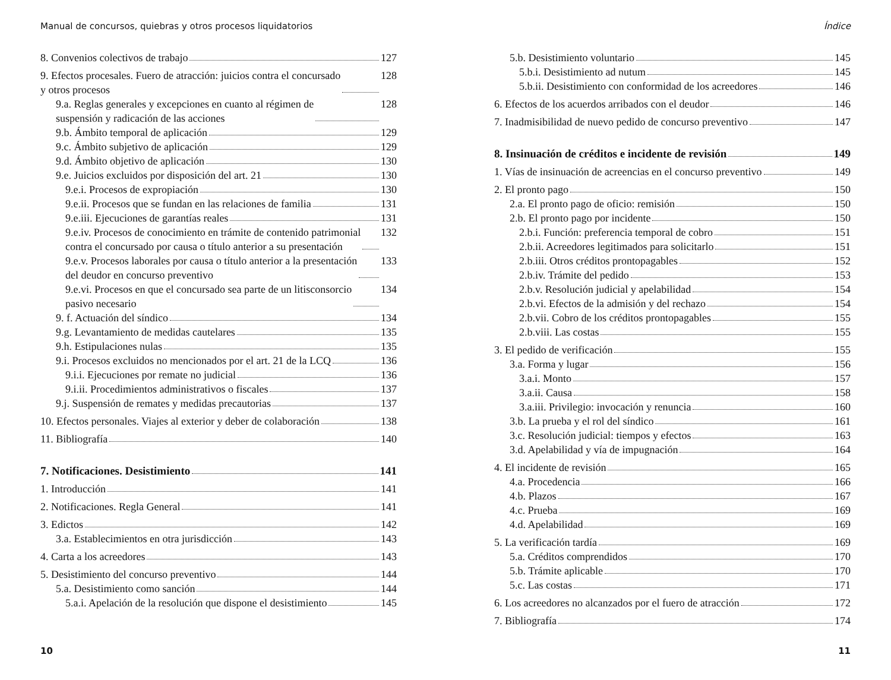Manual de concursos, quiebras y otros procesos liquidatorios
8. Convenios colectivos de trabajo 127
9. Efectos procesales. Fuero de atracción: juicios contra el concursado
y otros procesos 128
9.a. Reglas generales y excepciones en cuanto al régimen de
suspensión y radicación de las acciones 128
9.b. Ámbito temporal de aplicación 129
9.c. Ámbito subjetivo de aplicación 129
9.d. Ámbito objetivo de aplicación 130
9.e. Juicios excluidos por disposición del art. 21 130
9.e.i. Procesos de expropiación 130
9.e.ii. Procesos que se fundan en las relaciones de familia 131
9.e.iii. Ejecuciones de garantías reales 131
9.e.iv. Procesos de conocimiento en trámite de contenido patrimonial
contra el concursado por causa o título anterior a su presentación 132
9.e.v. Procesos laborales por causa o título anterior a la presentación
del deudor en concurso preventivo 133
9.e.vi. Procesos en que el concursado sea parte de un litisconsorcio
pasivo necesario 134
9. f. Actuación del síndico 134
9.g. Levantamiento de medidas cautelares 135
9.h. Estipulaciones nulas 135
9.i. Procesos excluidos no mencionados por el art. 21 de la LCQ 136
9.i.i. Ejecuciones por remate no judicial 136
9.i.ii. Procedimientos administrativos o fiscales 137
9.j. Suspensión de remates y medidas precautorias 137
10. Efectos personales. Viajes al exterior y deber de colaboración 138
11. Bibliografía 140
7. Notificaciones. Desistimiento 141
1. Introducción 141
2. Notificaciones. Regla General 141
3. Edictos 142
3.a. Establecimientos en otra jurisdicción 143
4. Carta a los acreedores 143
5. Desistimiento del concurso preventivo 144
5.a. Desistimiento como sanción 144
5.a.i. Apelación de la resolución que dispone el desistimiento 145
10
Índice
5.b. Desistimiento voluntario 145
5.b.i. Desistimiento ad nutum 145
5.b.ii. Desistimiento con conformidad de los acreedores 146
6. Efectos de los acuerdos arribados con el deudor 146
7. Inadmisibilidad de nuevo pedido de concurso preventivo 147
8. Insinuación de créditos e incidente de revisión 149
1. Vías de insinuación de acreencias en el concurso preventivo 149
2. El pronto pago 150
2.a. El pronto pago de oficio: remisión 150
2.b. El pronto pago por incidente 150
2.b.i. Función: preferencia temporal de cobro 151
2.b.ii. Acreedores legitimados para solicitarlo 151
2.b.iii. Otros créditos prontopagables 152
2.b.iv. Trámite del pedido 153
2.b.v. Resolución judicial y apelabilidad 154
2.b.vi. Efectos de la admisión y del rechazo 154
2.b.vii. Cobro de los créditos prontopagables 155
2.b.viii. Las costas 155
3. El pedido de verificación 155
3.a. Forma y lugar 156
3.a.i. Monto 157
3.a.ii. Causa 158
3.a.iii. Privilegio: invocación y renuncia 160
3.b. La prueba y el rol del síndico 161
3.c. Resolución judicial: tiempos y efectos 163
3.d. Apelabilidad y vía de impugnación 164
4. El incidente de revisión 165
4.a. Procedencia 166
4.b. Plazos 167
4.c. Prueba 169
4.d. Apelabilidad 169
5. La verificación tardía 169
5.a. Créditos comprendidos 170
5.b. Trámite aplicable 170
5.c. Las costas 171
6. Los acreedores no alcanzados por el fuero de atracción 172
7. Bibliografía 174
11